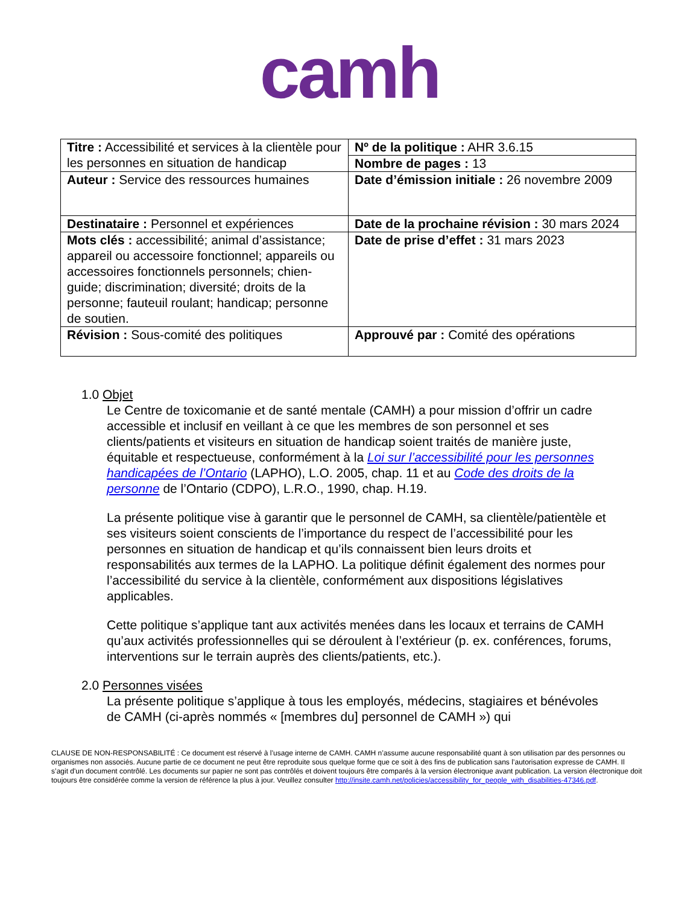camh
| Titre : Accessibilité et services à la clientèle pour les personnes en situation de handicap | Nº de la politique : AHR 3.6.15 |
| | Nombre de pages : 13 |
| Auteur : Service des ressources humaines | Date d’émission initiale : 26 novembre 2009 |
| Destinataire : Personnel et expériences | Date de la prochaine révision : 30 mars 2024 |
| Mots clés : accessibilité; animal d’assistance; appareil ou accessoire fonctionnel; appareils ou accessoires fonctionnels personnels; chien-guide; discrimination; diversité; droits de la personne; fauteuil roulant; handicap; personne de soutien. | Date de prise d’effet : 31 mars 2023 |
| Révision : Sous-comité des politiques | Approuvé par : Comité des opérations |
1.0 Objet
Le Centre de toxicomanie et de santé mentale (CAMH) a pour mission d’offrir un cadre accessible et inclusif en veillant à ce que les membres de son personnel et ses clients/patients et visiteurs en situation de handicap soient traités de manière juste, équitable et respectueuse, conformément à la Loi sur l’accessibilité pour les personnes handicapées de l’Ontario (LAPHO), L.O. 2005, chap. 11 et au Code des droits de la personne de l’Ontario (CDPO), L.R.O., 1990, chap. H.19.
La présente politique vise à garantir que le personnel de CAMH, sa clientèle/patientèle et ses visiteurs soient conscients de l’importance du respect de l’accessibilité pour les personnes en situation de handicap et qu’ils connaissent bien leurs droits et responsabilités aux termes de la LAPHO. La politique définit également des normes pour l’accessibilité du service à la clientèle, conformément aux dispositions législatives applicables.
Cette politique s’applique tant aux activités menées dans les locaux et terrains de CAMH qu’aux activités professionnelles qui se déroulent à l’extérieur (p. ex. conférences, forums, interventions sur le terrain auprès des clients/patients, etc.).
2.0 Personnes visées
La présente politique s’applique à tous les employés, médecins, stagiaires et bénévoles de CAMH (ci-après nommés « [membres du] personnel de CAMH ») qui
CLAUSE DE NON-RESPONSABILITÉ : Ce document est réservé à l’usage interne de CAMH. CAMH n’assume aucune responsabilité quant à son utilisation par des personnes ou organismes non associés. Aucune partie de ce document ne peut être reproduite sous quelque forme que ce soit à des fins de publication sans l’autorisation expresse de CAMH. Il s’agit d'un document contrôlé. Les documents sur papier ne sont pas contrôlés et doivent toujours être comparés à la version électronique avant publication. La version électronique doit toujours être considérée comme la version de référence la plus à jour. Veuillez consulter http://insite.camh.net/policies/accessibility_for_people_with_disabilities-47346.pdf.